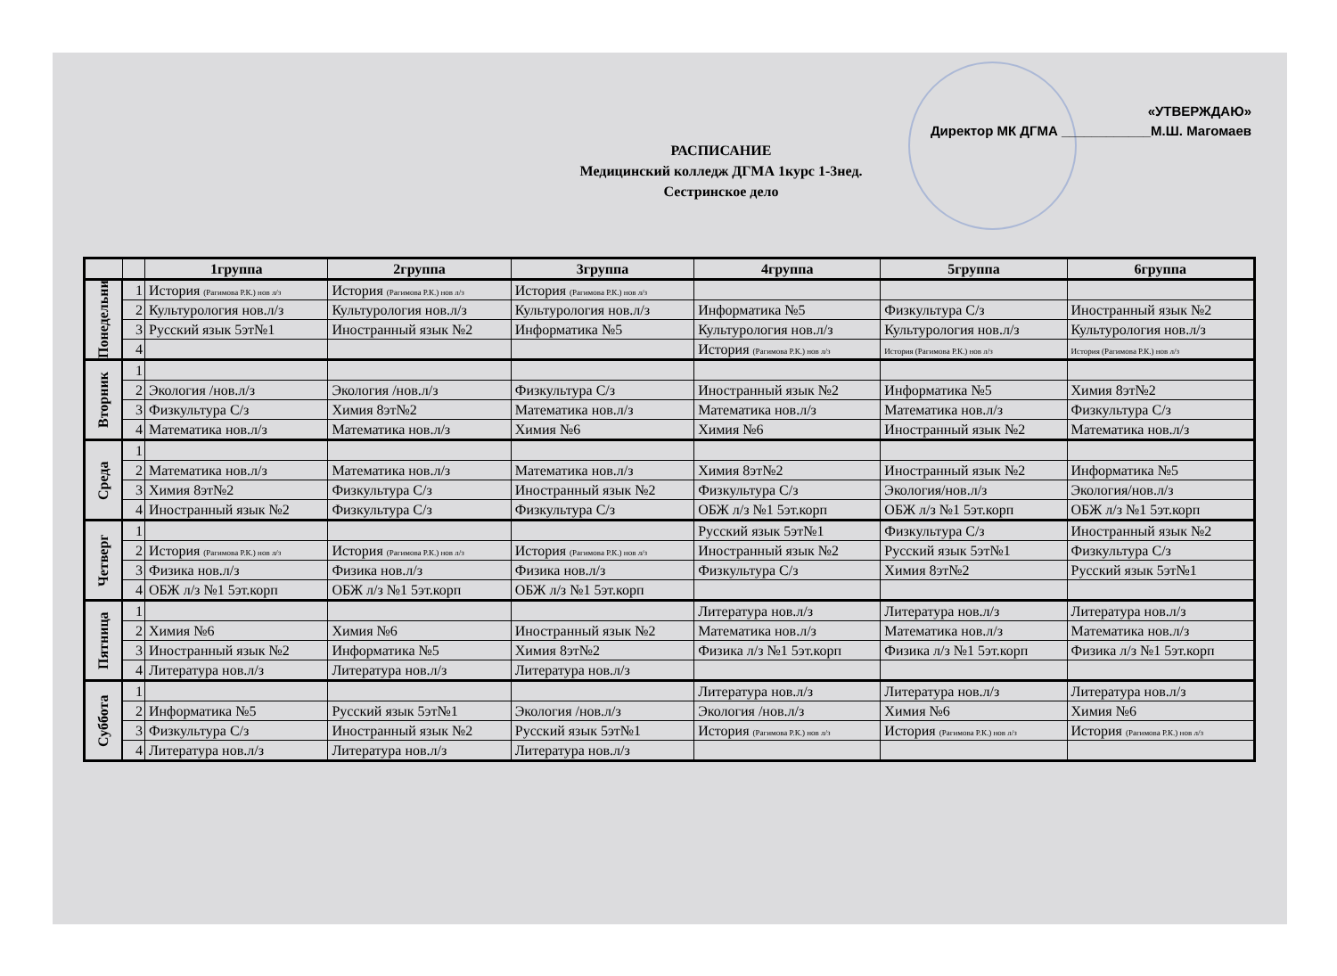«УТВЕРЖДАЮ»
Директор МК ДГМА ____________М.Ш. Магомаев
РАСПИСАНИЕ
Медицинский колледж ДГМА 1курс 1-3нед.
Сестринское дело
| | | 1группа | 2группа | 3группа | 4группа | 5группа | 6группа |
| --- | --- | --- | --- | --- | --- | --- | --- |
| Понедельник | 1 | История (Рагимова Р.К.) нов л/з | История (Рагимова Р.К.) нов л/з | История (Рагимова Р.К.) нов л/з | | | |
| | 2 | Культурология нов.л/з | Культурология нов.л/з | Культурология нов.л/з | Информатика №5 | Физкультура С/з | Иностранный язык №2 |
| | 3 | Русский язык 5эт№1 | Иностранный язык №2 | Информатика №5 | Культурология нов.л/з | Культурология нов.л/з | Культурология нов.л/з |
| | 4 | | | | История (Рагимова Р.К.) нов л/з | История (Рагимова Р.К.) нов л/з | История (Рагимова Р.К.) нов л/з |
| Вторник | 1 | | | | | | |
| | 2 | Экология /нов.л/з | Экология /нов.л/з | Физкультура С/з | Иностранный язык №2 | Информатика №5 | Химия 8эт№2 |
| | 3 | Физкультура С/з | Химия 8эт№2 | Математика нов.л/з | Математика нов.л/з | Математика нов.л/з | Физкультура С/з |
| | 4 | Математика нов.л/з | Математика нов.л/з | Химия №6 | Химия №6 | Иностранный язык №2 | Математика нов.л/з |
| Среда | 1 | | | | | | |
| | 2 | Математика нов.л/з | Математика нов.л/з | Математика нов.л/з | Химия 8эт№2 | Иностранный язык №2 | Информатика №5 |
| | 3 | Химия 8эт№2 | Физкультура С/з | Иностранный язык №2 | Физкультура С/з | Экология/нов.л/з | Экология/нов.л/з |
| | 4 | Иностранный язык №2 | Физкультура С/з | Физкультура С/з | ОБЖ л/з №1 5эт.корп | ОБЖ л/з №1 5эт.корп | ОБЖ л/з №1 5эт.корп |
| Четверг | 1 | | | | Русский язык 5эт№1 | Физкультура С/з | Иностранный язык №2 |
| | 2 | История (Рагимова Р.К.) нов л/з | История (Рагимова Р.К.) нов л/з | История (Рагимова Р.К.) нов л/з | Иностранный язык №2 | Русский язык 5эт№1 | Физкультура С/з |
| | 3 | Физика нов.л/з | Физика нов.л/з | Физика нов.л/з | Физкультура С/з | Химия 8эт№2 | Русский язык 5эт№1 |
| | 4 | ОБЖ л/з №1 5эт.корп | ОБЖ л/з №1 5эт.корп | ОБЖ л/з №1 5эт.корп | | | |
| Пятница | 1 | | | | Литература нов.л/з | Литература нов.л/з | Литература нов.л/з |
| | 2 | Химия №6 | Химия №6 | Иностранный язык №2 | Математика нов.л/з | Математика нов.л/з | Математика нов.л/з |
| | 3 | Иностранный язык №2 | Информатика №5 | Химия 8эт№2 | Физика л/з №1 5эт.корп | Физика л/з №1 5эт.корп | Физика л/з №1 5эт.корп |
| | 4 | Литература нов.л/з | Литература нов.л/з | Литература нов.л/з | | | |
| Суббота | 1 | | | | Литература нов.л/з | Литература нов.л/з | Литература нов.л/з |
| | 2 | Информатика №5 | Русский язык 5эт№1 | Экология /нов.л/з | Экология /нов.л/з | Химия №6 | Химия №6 |
| | 3 | Физкультура С/з | Иностранный язык №2 | Русский язык 5эт№1 | История (Рагимова Р.К.) нов л/з | История (Рагимова Р.К.) нов л/з | История (Рагимова Р.К.) нов л/з |
| | 4 | Литература нов.л/з | Литература нов.л/з | Литература нов.л/з | | | |